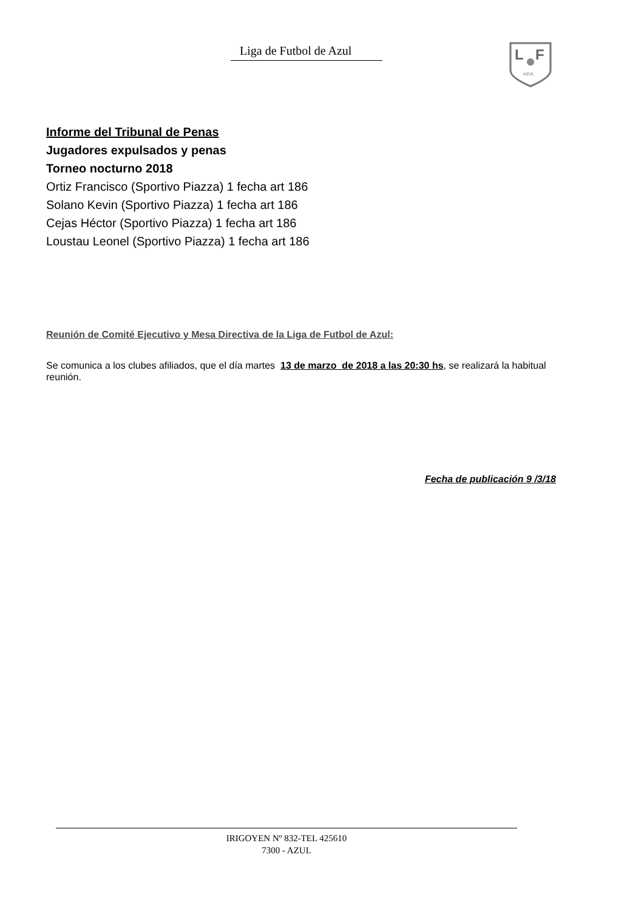Liga de Futbol de Azul
L
F
AZUL
Informe del Tribunal de Penas
Jugadores expulsados y penas
Torneo nocturno 2018
Ortiz Francisco (Sportivo Piazza) 1 fecha art 186
Solano Kevin (Sportivo Piazza) 1 fecha art 186
Cejas Héctor (Sportivo Piazza) 1 fecha art 186
Loustau Leonel (Sportivo Piazza) 1 fecha art 186
Reunión de Comité Ejecutivo y Mesa Directiva de la Liga de Futbol de Azul:
Se comunica a los clubes afiliados, que el día martes 13 de marzo de 2018 a las 20:30 hs, se realizará la habitual reunión.
Fecha de publicación 9 /3/18
IRIGOYEN Nº 832-TEL 425610
7300 - AZUL